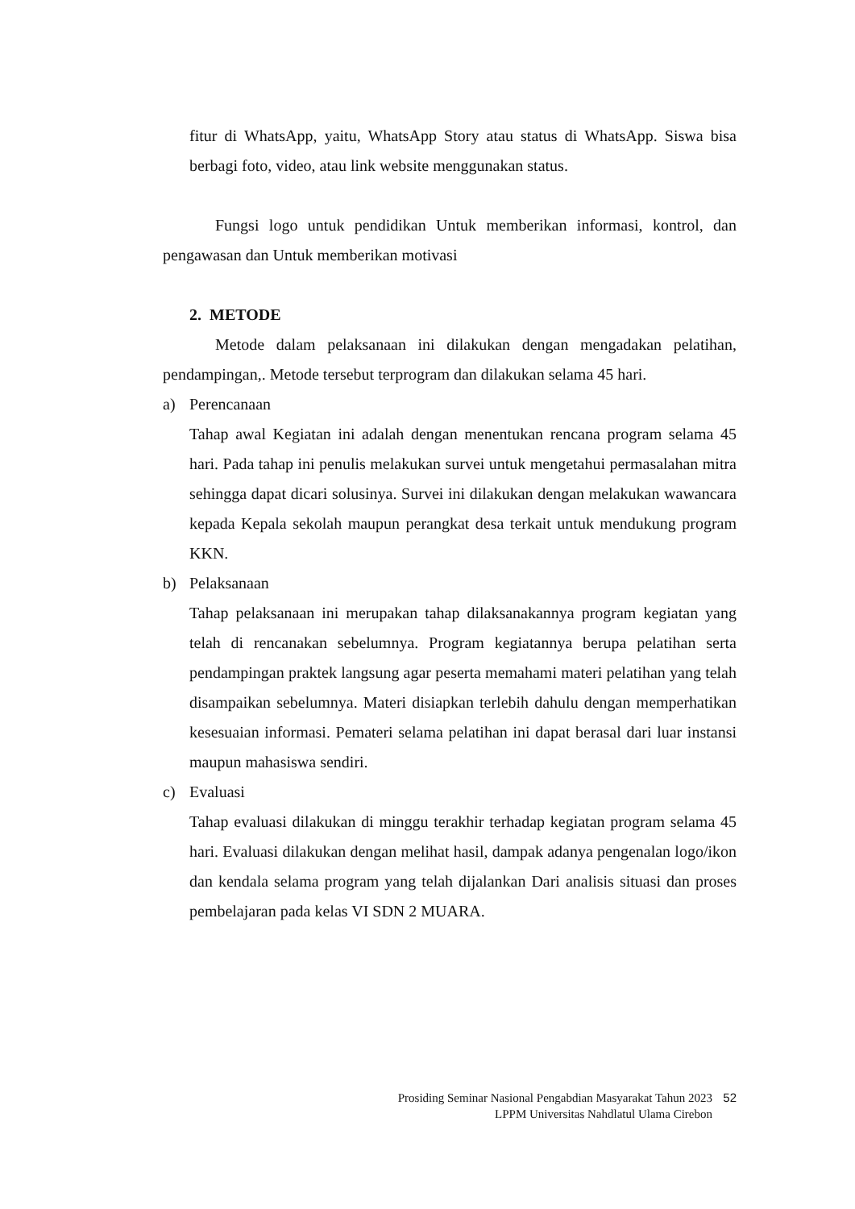fitur di WhatsApp, yaitu, WhatsApp Story atau status di WhatsApp. Siswa bisa berbagi foto, video, atau link website menggunakan status.
Fungsi logo untuk pendidikan Untuk memberikan informasi, kontrol, dan pengawasan dan Untuk memberikan motivasi
2. METODE
Metode dalam pelaksanaan ini dilakukan dengan mengadakan pelatihan, pendampingan,. Metode tersebut terprogram dan dilakukan selama 45 hari.
a) Perencanaan
Tahap awal Kegiatan ini adalah dengan menentukan rencana program selama 45 hari. Pada tahap ini penulis melakukan survei untuk mengetahui permasalahan mitra sehingga dapat dicari solusinya. Survei ini dilakukan dengan melakukan wawancara kepada Kepala sekolah maupun perangkat desa terkait untuk mendukung program KKN.
b) Pelaksanaan
Tahap pelaksanaan ini merupakan tahap dilaksanakannya program kegiatan yang telah di rencanakan sebelumnya. Program kegiatannya berupa pelatihan serta pendampingan praktek langsung agar peserta memahami materi pelatihan yang telah disampaikan sebelumnya. Materi disiapkan terlebih dahulu dengan memperhatikan kesesuaian informasi. Pemateri selama pelatihan ini dapat berasal dari luar instansi maupun mahasiswa sendiri.
c) Evaluasi
Tahap evaluasi dilakukan di minggu terakhir terhadap kegiatan program selama 45 hari. Evaluasi dilakukan dengan melihat hasil, dampak adanya pengenalan logo/ikon dan kendala selama program yang telah dijalankan Dari analisis situasi dan proses pembelajaran pada kelas VI SDN 2 MUARA.
Prosiding Seminar Nasional Pengabdian Masyarakat Tahun 2023 52
LPPM Universitas Nahdlatul Ulama Cirebon